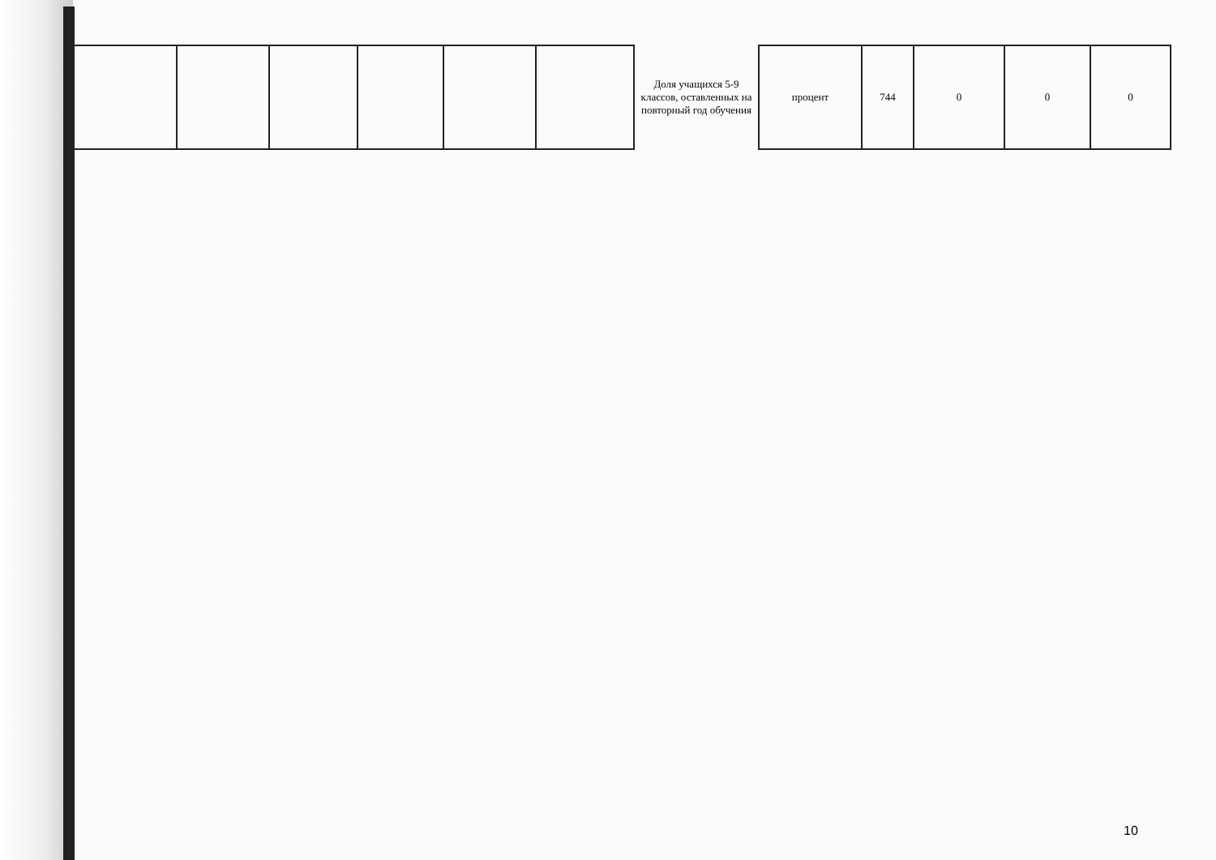| | | | | | | Доля учащихся 5-9 классов, оставленных на повторный год обучения | процент | 744 | 0 | 0 | 0 |
10